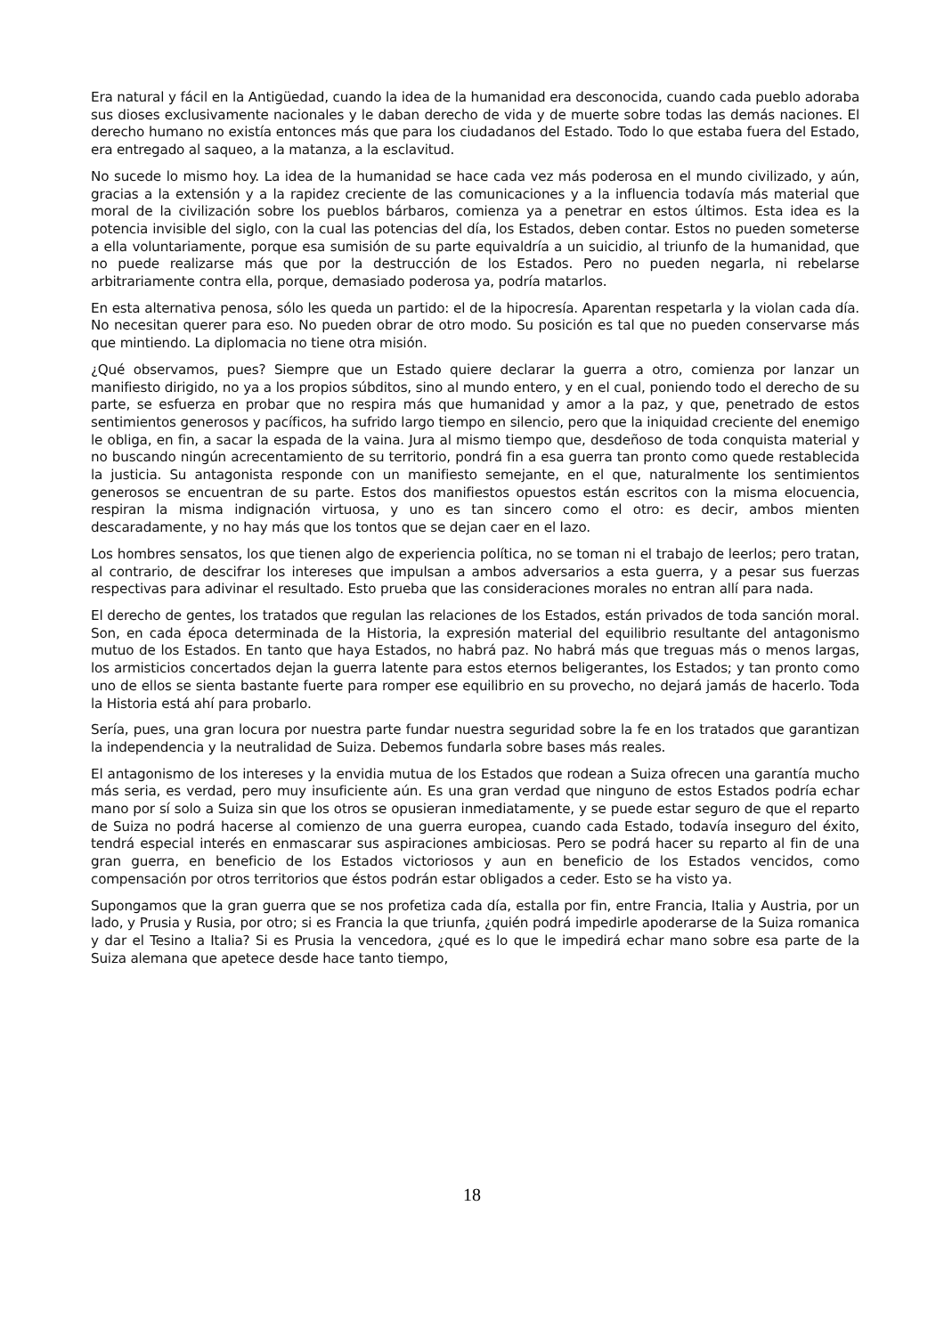Era natural y fácil en la Antigüedad, cuando la idea de la humanidad era desconocida, cuando cada pueblo adoraba sus dioses exclusivamente nacionales y le daban derecho de vida y de muerte sobre todas las demás naciones. El derecho humano no existía entonces más que para los ciudadanos del Estado. Todo lo que estaba fuera del Estado, era entregado al saqueo, a la matanza, a la esclavitud.
No sucede lo mismo hoy. La idea de la humanidad se hace cada vez más poderosa en el mundo civilizado, y aún, gracias a la extensión y a la rapidez creciente de las comunicaciones y a la influencia todavía más material que moral de la civilización sobre los pueblos bárbaros, comienza ya a penetrar en estos últimos. Esta idea es la potencia invisible del siglo, con la cual las potencias del día, los Estados, deben contar. Estos no pueden someterse a ella voluntariamente, porque esa sumisión de su parte equivaldría a un suicidio, al triunfo de la humanidad, que no puede realizarse más que por la destrucción de los Estados. Pero no pueden negarla, ni rebelarse arbitrariamente contra ella, porque, demasiado poderosa ya, podría matarlos.
En esta alternativa penosa, sólo les queda un partido: el de la hipocresía. Aparentan respetarla y la violan cada día. No necesitan querer para eso. No pueden obrar de otro modo. Su posición es tal que no pueden conservarse más que mintiendo. La diplomacia no tiene otra misión.
¿Qué observamos, pues? Siempre que un Estado quiere declarar la guerra a otro, comienza por lanzar un manifiesto dirigido, no ya a los propios súbditos, sino al mundo entero, y en el cual, poniendo todo el derecho de su parte, se esfuerza en probar que no respira más que humanidad y amor a la paz, y que, penetrado de estos sentimientos generosos y pacíficos, ha sufrido largo tiempo en silencio, pero que la iniquidad creciente del enemigo le obliga, en fin, a sacar la espada de la vaina. Jura al mismo tiempo que, desdeñoso de toda conquista material y no buscando ningún acrecentamiento de su territorio, pondrá fin a esa guerra tan pronto como quede restablecida la justicia. Su antagonista responde con un manifiesto semejante, en el que, naturalmente los sentimientos generosos se encuentran de su parte. Estos dos manifiestos opuestos están escritos con la misma elocuencia, respiran la misma indignación virtuosa, y uno es tan sincero como el otro: es decir, ambos mienten descaradamente, y no hay más que los tontos que se dejan caer en el lazo.
Los hombres sensatos, los que tienen algo de experiencia política, no se toman ni el trabajo de leerlos; pero tratan, al contrario, de descifrar los intereses que impulsan a ambos adversarios a esta guerra, y a pesar sus fuerzas respectivas para adivinar el resultado. Esto prueba que las consideraciones morales no entran allí para nada.
El derecho de gentes, los tratados que regulan las relaciones de los Estados, están privados de toda sanción moral. Son, en cada época determinada de la Historia, la expresión material del equilibrio resultante del antagonismo mutuo de los Estados. En tanto que haya Estados, no habrá paz. No habrá más que treguas más o menos largas, los armisticios concertados dejan la guerra latente para estos eternos beligerantes, los Estados; y tan pronto como uno de ellos se sienta bastante fuerte para romper ese equilibrio en su provecho, no dejará jamás de hacerlo. Toda la Historia está ahí para probarlo.
Sería, pues, una gran locura por nuestra parte fundar nuestra seguridad sobre la fe en los tratados que garantizan la independencia y la neutralidad de Suiza. Debemos fundarla sobre bases más reales.
El antagonismo de los intereses y la envidia mutua de los Estados que rodean a Suiza ofrecen una garantía mucho más seria, es verdad, pero muy insuficiente aún. Es una gran verdad que ninguno de estos Estados podría echar mano por sí solo a Suiza sin que los otros se opusieran inmediatamente, y se puede estar seguro de que el reparto de Suiza no podrá hacerse al comienzo de una guerra europea, cuando cada Estado, todavía inseguro del éxito, tendrá especial interés en enmascarar sus aspiraciones ambiciosas. Pero se podrá hacer su reparto al fin de una gran guerra, en beneficio de los Estados victoriosos y aun en beneficio de los Estados vencidos, como compensación por otros territorios que éstos podrán estar obligados a ceder. Esto se ha visto ya.
Supongamos que la gran guerra que se nos profetiza cada día, estalla por fin, entre Francia, Italia y Austria, por un lado, y Prusia y Rusia, por otro; si es Francia la que triunfa, ¿quién podrá impedirle apoderarse de la Suiza romanica y dar el Tesino a Italia? Si es Prusia la vencedora, ¿qué es lo que le impedirá echar mano sobre esa parte de la Suiza alemana que apetece desde hace tanto tiempo,
18